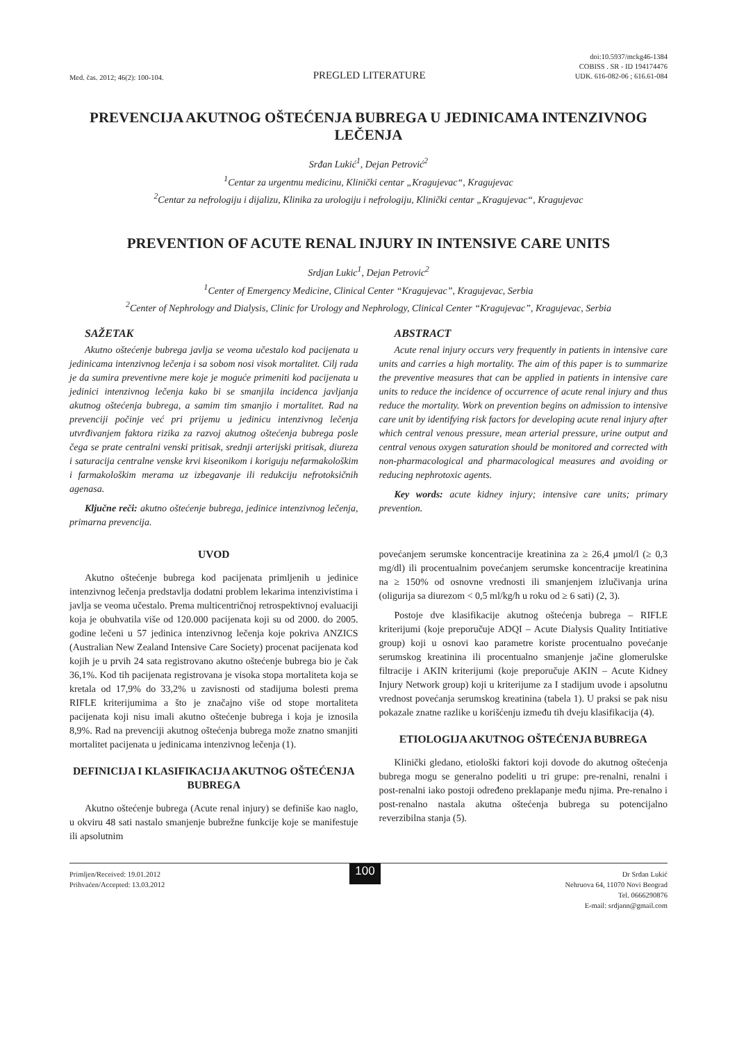Med. čas. 2012; 46(2): 100-104.
PREGLED LITERATURE
doi:10.5937/mckg46-1384
COBISS . SR - ID 194174476
UDK. 616-082-06 ; 616.61-084
PREVENCIJA AKUTNOG OŠTEĆENJA BUBREGA U JEDINICAMA INTENZIVNOG LEČENJA
Srđan Lukić<sup>1</sup>, Dejan Petrović<sup>2</sup>
<sup>1</sup> Centar za urgentnu medicinu, Klinički centar „Kragujevac“, Kragujevac
<sup>2</sup> Centar za nefrologiju i dijalizu, Klinika za urologiju i nefrologiju, Klinički centar „Kragujevac“, Kragujevac
PREVENTION OF ACUTE RENAL INJURY IN INTENSIVE CARE UNITS
Srdjan Lukic<sup>1</sup>, Dejan Petrovic<sup>2</sup>
<sup>1</sup> Center of Emergency Medicine, Clinical Center “Kragujevac”, Kragujevac, Serbia
<sup>2</sup> Center of Nephrology and Dialysis, Clinic for Urology and Nephrology, Clinical Center “Kragujevac”, Kragujevac, Serbia
SAŽETAK
Akutno oštećenje bubrega javlja se veoma učestalo kod pacijenata u jedinicama intenzivnog lečenja i sa sobom nosi visok mortalitet. Cilj rada je da sumira preventivne mere koje je moguće primeniti kod pacijenata u jedinici intenzivnog lečenja kako bi se smanjila incidenca javljanja akutnog oštećenja bubrega, a samim tim smanjio i mortalitet. Rad na prevenciji počinje već pri prijemu u jedinicu intenzivnog lečenja utvrđivanjem faktora rizika za razvoj akutnog oštećenja bubrega posle čega se prate centralni venski pritisak, srednji arterijski pritisak, diureza i saturacija centralne venske krvi kiseonikom i koriguju nefarmakološkim i farmakološkim merama uz izbegavanje ili redukciju nefrotoksičnih agenasa.
Ključne reči: akutno oštećenje bubrega, jedinice intenzivnog lečenja, primarna prevencija.
ABSTRACT
Acute renal injury occurs very frequently in patients in intensive care units and carries a high mortality. The aim of this paper is to summarize the preventive measures that can be applied in patients in intensive care units to reduce the incidence of occurrence of acute renal injury and thus reduce the mortality. Work on prevention begins on admission to intensive care unit by identifying risk factors for developing acute renal injury after which central venous pressure, mean arterial pressure, urine output and central venous oxygen saturation should be monitored and corrected with non-pharmacological and pharmacological measures and avoiding or reducing nephrotoxic agents.
Key words: acute kidney injury; intensive care units; primary prevention.
UVOD
Akutno oštećenje bubrega kod pacijenata primljenih u jedinice intenzivnog lečenja predstavlja dodatni problem lekarima intenzivistima i javlja se veoma učestalo. Prema multicentričnoj retrospektivnoj evaluaciji koja je obuhvatila više od 120.000 pacijenata koji su od 2000. do 2005. godine lečeni u 57 jedinica intenzivnog lečenja koje pokriva ANZICS (Australian New Zealand Intensive Care Society) procenat pacijenata kod kojih je u prvih 24 sata registrovano akutno oštećenje bubrega bio je čak 36,1%. Kod tih pacijenata registrovana je visoka stopa mortaliteta koja se kretala od 17,9% do 33,2% u zavisnosti od stadijuma bolesti prema RIFLE kriterijumima a što je značajno više od stope mortaliteta pacijenata koji nisu imali akutno oštećenje bubrega i koja je iznosila 8,9%. Rad na prevenciji akutnog oštećenja bubrega može znatno smanjiti mortalitet pacijenata u jedinicama intenzivnog lečenja (1).
DEFINICIJA I KLASIFIKACIJA AKUTNOG OŠTEĆENJA BUBREGA
Akutno oštećenje bubrega (Acute renal injury) se definiše kao naglo, u okviru 48 sati nastalo smanjenje bubrežne funkcije koje se manifestuje ili apsolutnim
povećanjem serumske koncentracije kreatinina za ≥ 26,4 μmol/l (≥ 0,3 mg/dl) ili procentualnim povećanjem serumske koncentracije kreatinina na ≥ 150% od osnovne vrednosti ili smanjenjem izlučivanja urina (oligurija sa diurezom < 0,5 ml/kg/h u roku od ≥ 6 sati) (2, 3).
Postoje dve klasifikacije akutnog oštećenja bubrega – RIFLE kriterijumi (koje preporučuje ADQI – Acute Dialysis Quality Intitiative group) koji u osnovi kao parametre koriste procentualno povećanje serumskog kreatinina ili procentualno smanjenje jačine glomerulske filtracije i AKIN kriterijumi (koje preporučuje AKIN – Acute Kidney Injury Network group) koji u kriterijume za I stadijum uvode i apsolutnu vrednost povećanja serumskog kreatinina (tabela 1). U praksi se pak nisu pokazale znatne razlike u korišćenju između tih dveju klasifikacija (4).
ETIOLOGIJA AKUTNOG OŠTEĆENJA BUBREGA
Klinički gledano, etiološki faktori koji dovode do akutnog oštećenja bubrega mogu se generalno podeliti u tri grupe: pre-renalni, renalni i post-renalni iako postoji određeno preklapanje među njima. Pre-renalno i post-renalno nastala akutna oštećenja bubrega su potencijalno reverzibilna stanja (5).
Primljen/Received: 19.01.2012
Prihvaćen/Accepted: 13.03.2012
100
Dr Srđan Lukić
Nehruova 64, 11070 Novi Beograd
Tel. 0666290876
E-mail: srdjann@gmail.com